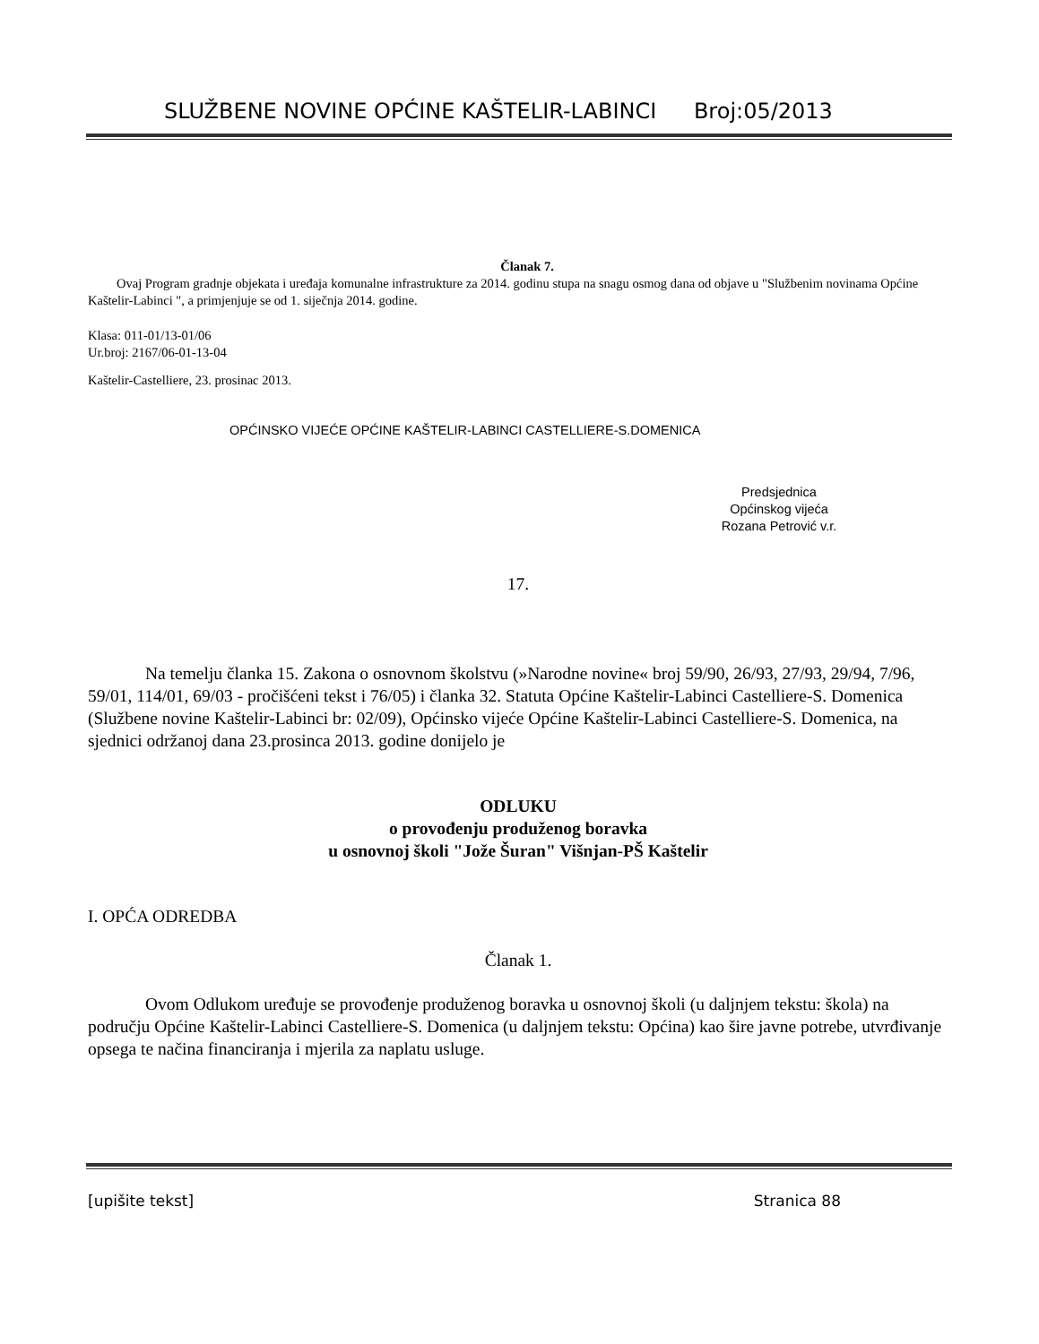SLUŽBENE NOVINE OPĆINE KAŠTELIR-LABINCI Broj:05/2013
Članak 7.
Ovaj Program gradnje objekata i uređaja komunalne infrastrukture za 2014. godinu stupa na snagu osmog dana od objave u "Službenim novinama Općine Kaštelir-Labinci ", a primjenjuje se od 1. siječnja 2014. godine.
Klasa: 011-01/13-01/06
Ur.broj: 2167/06-01-13-04
Kaštelir-Castelliere, 23. prosinac 2013.
OPĆINSKO VIJEĆE OPĆINE KAŠTELIR-LABINCI CASTELLIERE-S.DOMENICA
Predsjednica
Općinskog vijeća
Rozana Petrović v.r.
17.
Na temelju članka 15. Zakona o osnovnom školstvu (»Narodne novine« broj 59/90, 26/93, 27/93, 29/94, 7/96, 59/01, 114/01, 69/03 - pročišćeni tekst i 76/05) i članka 32. Statuta Općine Kaštelir-Labinci Castelliere-S. Domenica (Službene novine Kaštelir-Labinci br: 02/09), Općinsko vijeće Općine Kaštelir-Labinci Castelliere-S. Domenica, na sjednici održanoj dana 23.prosinca 2013. godine donijelo je
ODLUKU
o provođenju produženog boravka
u osnovnoj školi "Jože Šuran" Višnjan-PŠ Kaštelir
I. OPĆA ODREDBA
Članak 1.
Ovom Odlukom uređuje se provođenje produženog boravka u osnovnoj školi (u daljnjem tekstu: škola) na području Općine Kaštelir-Labinci Castelliere-S. Domenica (u daljnjem tekstu: Općina) kao šire javne potrebe, utvrđivanje opsega te načina financiranja i mjerila za naplatu usluge.
[upišite tekst] Stranica 88